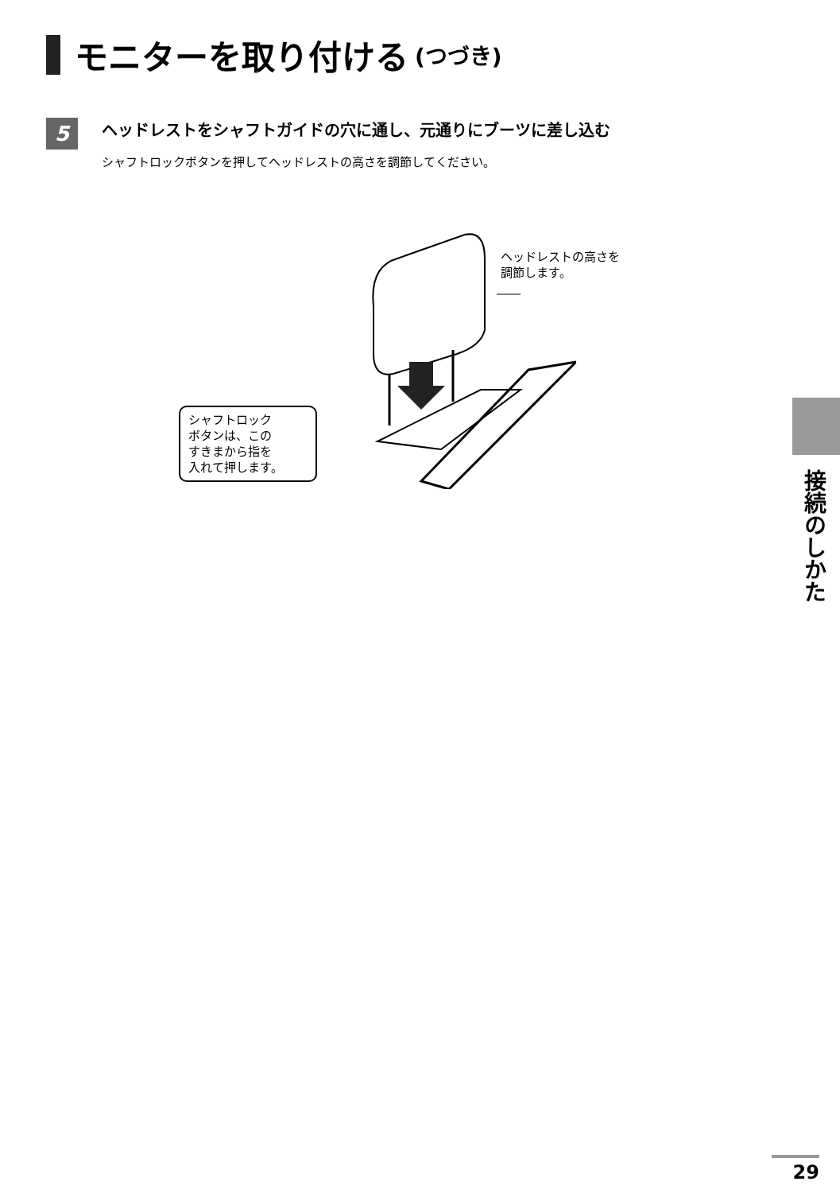モニターを取り付ける (つづき)
5
ヘッドレストをシャフトガイドの穴に通し、元通りにブーツに差し込む
シャフトロックボタンを押してヘッドレストの高さを調節してください。
ヘッドレストの高さを
調節します。
シャフトロック
ボタンは、この
すきまから指を
入れて押します。
接続のしかた
29